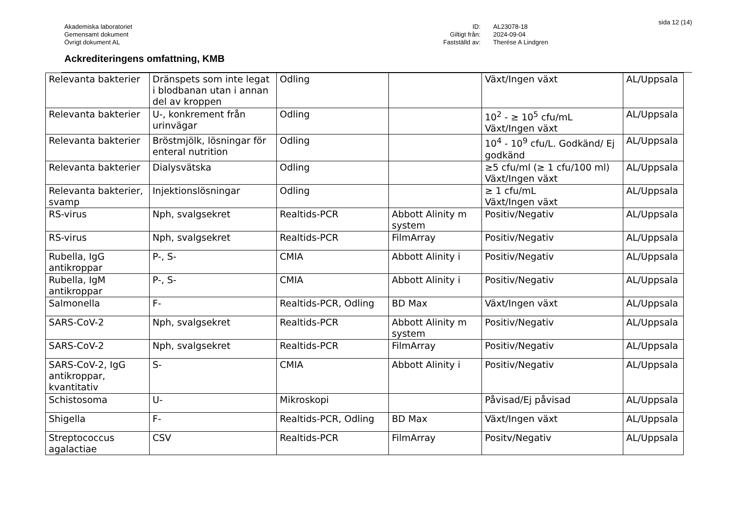sida 12 (14)
Akademiska laboratoriet
Gemensamt dokument
Övrigt dokument AL
ID:
Giltigt från:
Fastställd av:
AL23078-18
2024-09-04
Therése A Lindgren
Ackrediteringens omfattning, KMB
| Relevanta bakterier | Dränspets som inte legat i blodbanan utan i annan del av kroppen | Odling | | Växt/Ingen växt | AL/Uppsala |
| Relevanta bakterier | U-, konkrement från urinvägar | Odling | | 10<sup>2</sup> - ≥ 10<sup>5</sup> cfu/mL Växt/Ingen växt | AL/Uppsala |
| Relevanta bakterier | Bröstmjölk, lösningar för enteral nutrition | Odling | | 10<sup>4</sup> - 10<sup>9</sup> cfu/L. Godkänd/ Ej godkänd | AL/Uppsala |
| Relevanta bakterier | Dialysvätska | Odling | | ≥5 cfu/ml (≥ 1 cfu/100 ml) Växt/Ingen växt | AL/Uppsala |
| Relevanta bakterier, svamp | Injektionslösningar | Odling | | ≥ 1 cfu/mL Växt/Ingen växt | AL/Uppsala |
| RS-virus | Nph, svalgsekret | Realtids-PCR | Abbott Alinity m system | Positiv/Negativ | AL/Uppsala |
| RS-virus | Nph, svalgsekret | Realtids-PCR | FilmArray | Positiv/Negativ | AL/Uppsala |
| Rubella, IgG antikroppar | P-, S- | CMIA | Abbott Alinity i | Positiv/Negativ | AL/Uppsala |
| Rubella, IgM antikroppar | P-, S- | CMIA | Abbott Alinity i | Positiv/Negativ | AL/Uppsala |
| Salmonella | F- | Realtids-PCR, Odling | BD Max | Växt/Ingen växt | AL/Uppsala |
| SARS-CoV-2 | Nph, svalgsekret | Realtids-PCR | Abbott Alinity m system | Positiv/Negativ | AL/Uppsala |
| SARS-CoV-2 | Nph, svalgsekret | Realtids-PCR | FilmArray | Positiv/Negativ | AL/Uppsala |
| SARS-CoV-2, IgG antikroppar, kvantitativ | S- | CMIA | Abbott Alinity i | Positiv/Negativ | AL/Uppsala |
| Schistosoma | U- | Mikroskopi | | Påvisad/Ej påvisad | AL/Uppsala |
| Shigella | F- | Realtids-PCR, Odling | BD Max | Växt/Ingen växt | AL/Uppsala |
| Streptococcus agalactiae | CSV | Realtids-PCR | FilmArray | Positv/Negativ | AL/Uppsala |